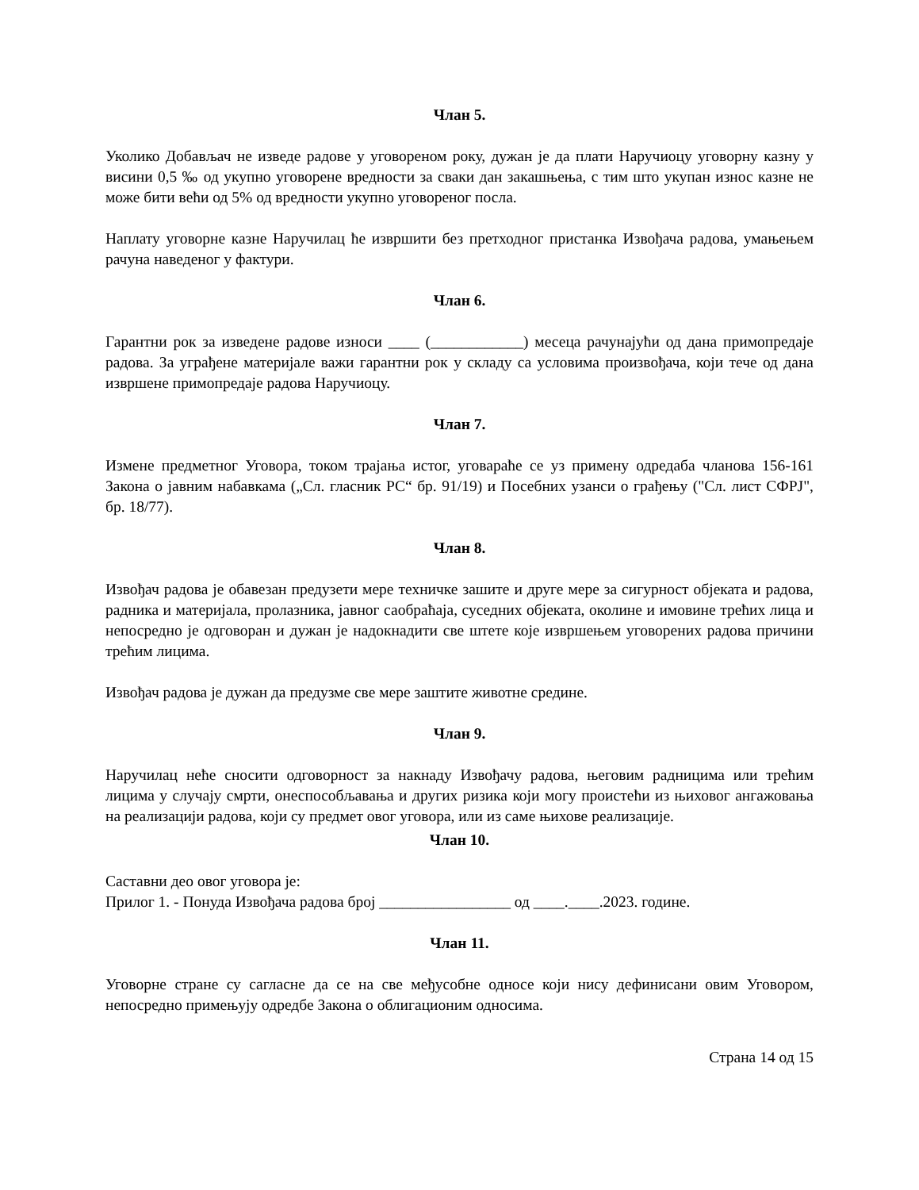Члан 5.
Уколико Добављач не изведе радове у уговореном року, дужан је да плати Наручиоцу уговорну казну у висини 0,5 ‰ од укупно уговорене вредности за сваки дан закашњења, с тим што укупан износ казне не може бити већи од 5% од вредности укупно уговореног посла.
Наплату уговорне казне Наручилац ће извршити без претходног пристанка Извођача радова, умањењем рачуна наведеног у фактури.
Члан 6.
Гарантни рок за изведене радове износи ____ (____________) месеца рачунајући од дана примопредаје радова. За уграђене материјале важи гарантни рок у складу са условима произвођача, који тече од дана извршене примопредаје радова Наручиоцу.
Члан 7.
Измене предметног Уговора, током трајања истог, уговараће се уз примену одредаба чланова 156-161 Закона о јавним набавкама („Сл. гласник РС“ бр. 91/19) и Посебних узанси о грађењу ("Сл. лист СФРЈ", бр. 18/77).
Члан 8.
Извођач радова је обавезан предузети мере техничке зашите и друге мере за сигурност објеката и радова, радника и материјала, пролазника, јавног саобраћаја, суседних објеката, околине и имовине трећих лица и непосредно је одговоран и дужан је надокнадити све штете које извршењем уговорених радова причини трећим лицима.
Извођач радова је дужан да предузме све мере заштите животне средине.
Члан 9.
Наручилац неће сносити одговорност за накнаду Извођачу радова, његовим радницима или трећим лицима у случају смрти, онеспособљавања и других ризика који могу проистећи из њиховог ангажовања на реализацији радова, који су предмет овог уговора, или из саме њихове реализације.
Члан 10.
Саставни део овог уговора је:
Прилог 1. - Понуда Извођача радова број _________________ од ____.____.2023. године.
Члан 11.
Уговорне стране су сагласне да се на све међусобне односе који нису дефинисани овим Уговором, непосредно примењују одредбе Закона о облигационим односима.
Страна 14 од 15